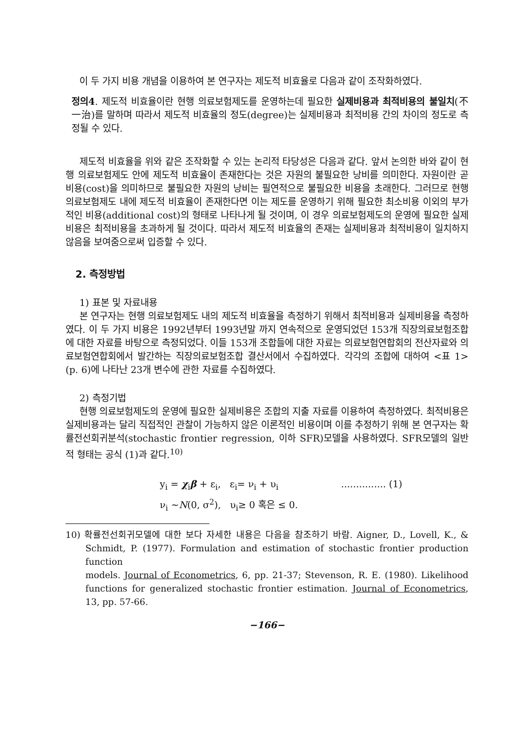이 두 가지 비용 개념을 이용하여 본 연구자는 제도적 비효율로 다음과 같이 조작화하였다.
정의4. 제도적 비효율이란 현행 의료보험제도를 운영하는데 필요한 실제비용과 최적비용의 불일치(不一治)를 말하며 따라서 제도적 비효율의 정도(degree)는 실제비용과 최적비용 간의 차이의 정도로 측정될 수 있다.
제도적 비효율을 위와 같은 조작화할 수 있는 논리적 타당성은 다음과 같다. 앞서 논의한 바와 같이 현행 의료보험제도 안에 제도적 비효율이 존재한다는 것은 자원의 불필요한 낭비를 의미한다. 자원이란 곧 비용(cost)을 의미하므로 불필요한 자원의 낭비는 필연적으로 불필요한 비용을 초래한다. 그러므로 현행 의료보험제도 내에 제도적 비효율이 존재한다면 이는 제도를 운영하기 위해 필요한 최소비용 이외의 부가적인 비용(additional cost)의 형태로 나타나게 될 것이며, 이 경우 의료보험제도의 운영에 필요한 실제비용은 최적비용을 초과하게 될 것이다. 따라서 제도적 비효율의 존재는 실제비용과 최적비용이 일치하지 않음을 보여줌으로써 입증할 수 있다.
2. 측정방법
1) 표본 및 자료내용
본 연구자는 현행 의료보험제도 내의 제도적 비효율을 측정하기 위해서 최적비용과 실제비용을 측정하였다. 이 두 가지 비용은 1992년부터 1993년말 까지 연속적으로 운영되었던 153개 직장의료보험조합에 대한 자료를 바탕으로 측정되었다. 이들 153개 조합들에 대한 자료는 의료보험연합회의 전산자료와 의료보험연합회에서 발간하는 직장의료보험조합 결산서에서 수집하였다. 각각의 조합에 대하여 <표 1> (p. 6)에 나타난 23개 변수에 관한 자료를 수집하였다.
2) 측정기법
현행 의료보험제도의 운영에 필요한 실제비용은 조합의 지출 자료를 이용하여 측정하였다. 최적비용은 실제비용과는 달리 직접적인 관찰이 가능하지 않은 이론적인 비용이며 이를 추정하기 위해 본 연구자는 확률전선회귀분석(stochastic frontier regression, 이하 SFR)모델을 사용하였다. SFR모델의 일반적 형태는 공식 (1)과 같다.<sup>10)</sup>
y<sub>i</sub> = χ<sub>i</sub>β + ε<sub>i</sub>, ε<sub>i</sub>= ν<sub>i</sub> + υ<sub>i</sub> ............... (1)
ν<sub>i</sub> ~N(0, σ<sup>2</sup>), υ<sub>i</sub>≥ 0 혹은 ≤ 0.
10) 확률전선회귀모델에 대한 보다 자세한 내용은 다음을 참조하기 바람. Aigner, D., Lovell, K., & Schmidt, P. (1977). Formulation and estimation of stochastic frontier production function
models. Journal of Econometrics, 6, pp. 21-37; Stevenson, R. E. (1980). Likelihood functions for generalized stochastic frontier estimation. Journal of Econometrics, 13, pp. 57-66.
−166−